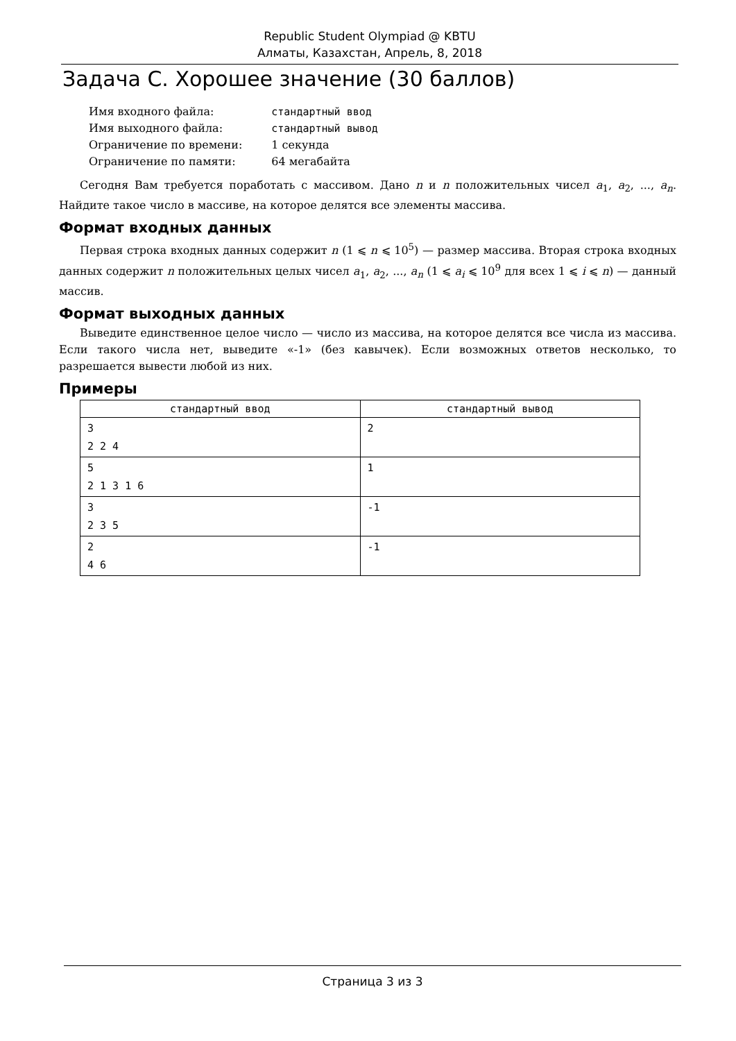Republic Student Olympiad @ KBTU
Алматы, Казахстан, Апрель, 8, 2018
Задача C. Хорошее значение (30 баллов)
| Имя входного файла: | стандартный ввод |
| Имя выходного файла: | стандартный вывод |
| Ограничение по времени: | 1 секунда |
| Ограничение по памяти: | 64 мегабайта |
Сегодня Вам требуется поработать с массивом. Дано n и n положительных чисел a<sub>1</sub>, a<sub>2</sub>, ..., a<sub>n</sub>. Найдите такое число в массиве, на которое делятся все элементы массива.
Формат входных данных
Первая строка входных данных содержит n (1 ⩽ n ⩽ 10<sup>5</sup>) — размер массива. Вторая строка входных данных содержит n положительных целых чисел a<sub>1</sub>, a<sub>2</sub>, ..., a<sub>n</sub> (1 ⩽ a<sub>i</sub> ⩽ 10<sup>9</sup> для всех 1 ⩽ i ⩽ n) — данный массив.
Формат выходных данных
Выведите единственное целое число — число из массива, на которое делятся все числа из массива. Если такого числа нет, выведите «-1» (без кавычек). Если возможных ответов несколько, то разрешается вывести любой из них.
Примеры
| стандартный ввод | стандартный вывод |
| --- | --- |
| 3 2 2 4 | 2 |
| 5 2 1 3 1 6 | 1 |
| 3 2 3 5 | -1 |
| 2 4 6 | -1 |
Страница 3 из 3